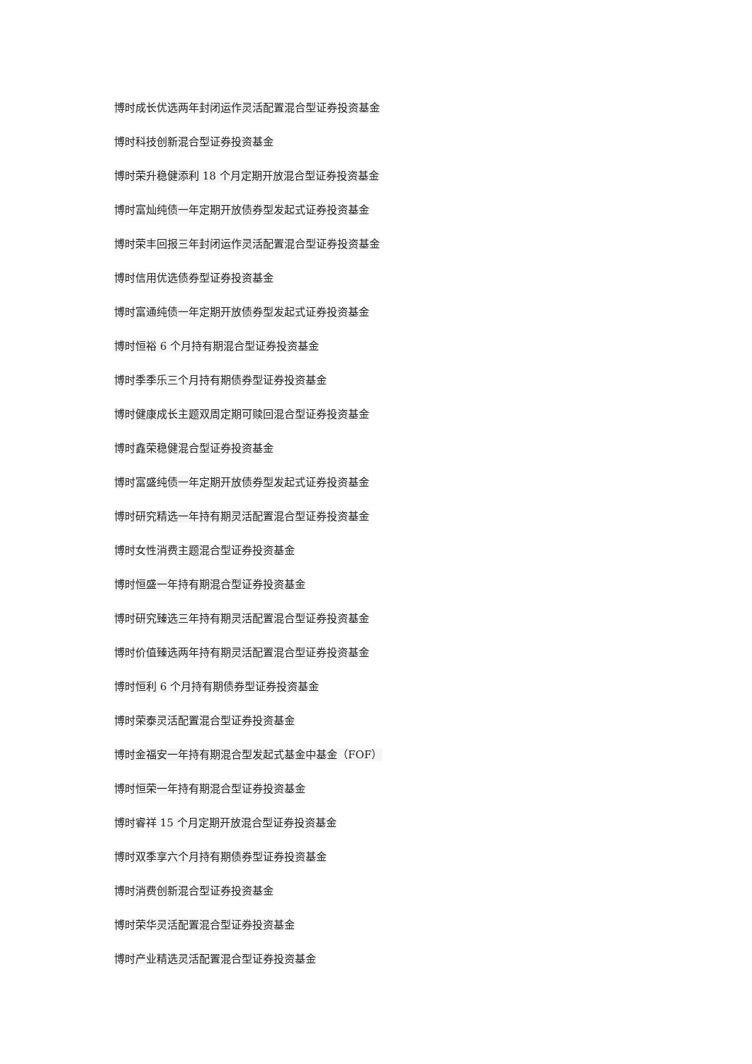博时成长优选两年封闭运作灵活配置混合型证券投资基金
博时科技创新混合型证券投资基金
博时荣升稳健添利 18 个月定期开放混合型证券投资基金
博时富灿纯债一年定期开放债券型发起式证券投资基金
博时荣丰回报三年封闭运作灵活配置混合型证券投资基金
博时信用优选债券型证券投资基金
博时富通纯债一年定期开放债券型发起式证券投资基金
博时恒裕 6 个月持有期混合型证券投资基金
博时季季乐三个月持有期债券型证券投资基金
博时健康成长主题双周定期可赎回混合型证券投资基金
博时鑫荣稳健混合型证券投资基金
博时富盛纯债一年定期开放债券型发起式证券投资基金
博时研究精选一年持有期灵活配置混合型证券投资基金
博时女性消费主题混合型证券投资基金
博时恒盛一年持有期混合型证券投资基金
博时研究臻选三年持有期灵活配置混合型证券投资基金
博时价值臻选两年持有期灵活配置混合型证券投资基金
博时恒利 6 个月持有期债券型证券投资基金
博时荣泰灵活配置混合型证券投资基金
博时金福安一年持有期混合型发起式基金中基金（FOF）
博时恒荣一年持有期混合型证券投资基金
博时睿祥 15 个月定期开放混合型证券投资基金
博时双季享六个月持有期债券型证券投资基金
博时消费创新混合型证券投资基金
博时荣华灵活配置混合型证券投资基金
博时产业精选灵活配置混合型证券投资基金